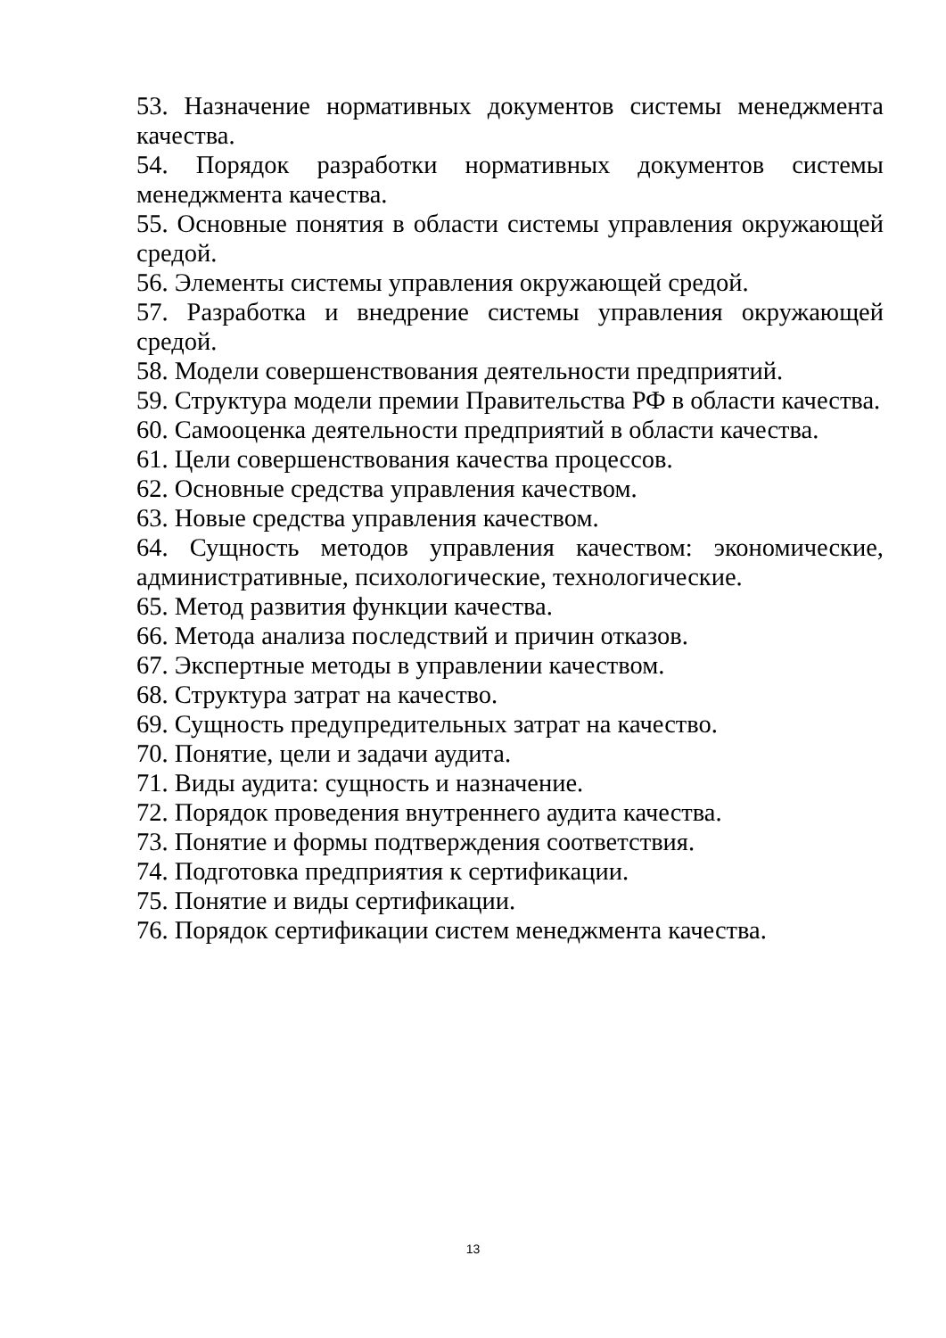53. Назначение нормативных документов системы менеджмента качества.
54. Порядок разработки нормативных документов системы менеджмента качества.
55. Основные понятия в области системы управления окружающей средой.
56. Элементы системы управления окружающей средой.
57. Разработка и внедрение системы управления окружающей средой.
58. Модели совершенствования деятельности предприятий.
59. Структура модели премии Правительства РФ в области качества.
60. Самооценка деятельности предприятий в области качества.
61. Цели совершенствования качества процессов.
62. Основные средства управления качеством.
63. Новые средства управления качеством.
64. Сущность методов управления качеством: экономические, административные, психологические, технологические.
65. Метод развития функции качества.
66. Метода анализа последствий и причин отказов.
67. Экспертные методы в управлении качеством.
68. Структура затрат на качество.
69. Сущность предупредительных затрат на качество.
70. Понятие, цели и задачи аудита.
71. Виды аудита: сущность и назначение.
72. Порядок проведения внутреннего аудита качества.
73. Понятие и формы подтверждения соответствия.
74. Подготовка предприятия к сертификации.
75. Понятие и виды сертификации.
76. Порядок сертификации систем менеджмента качества.
13